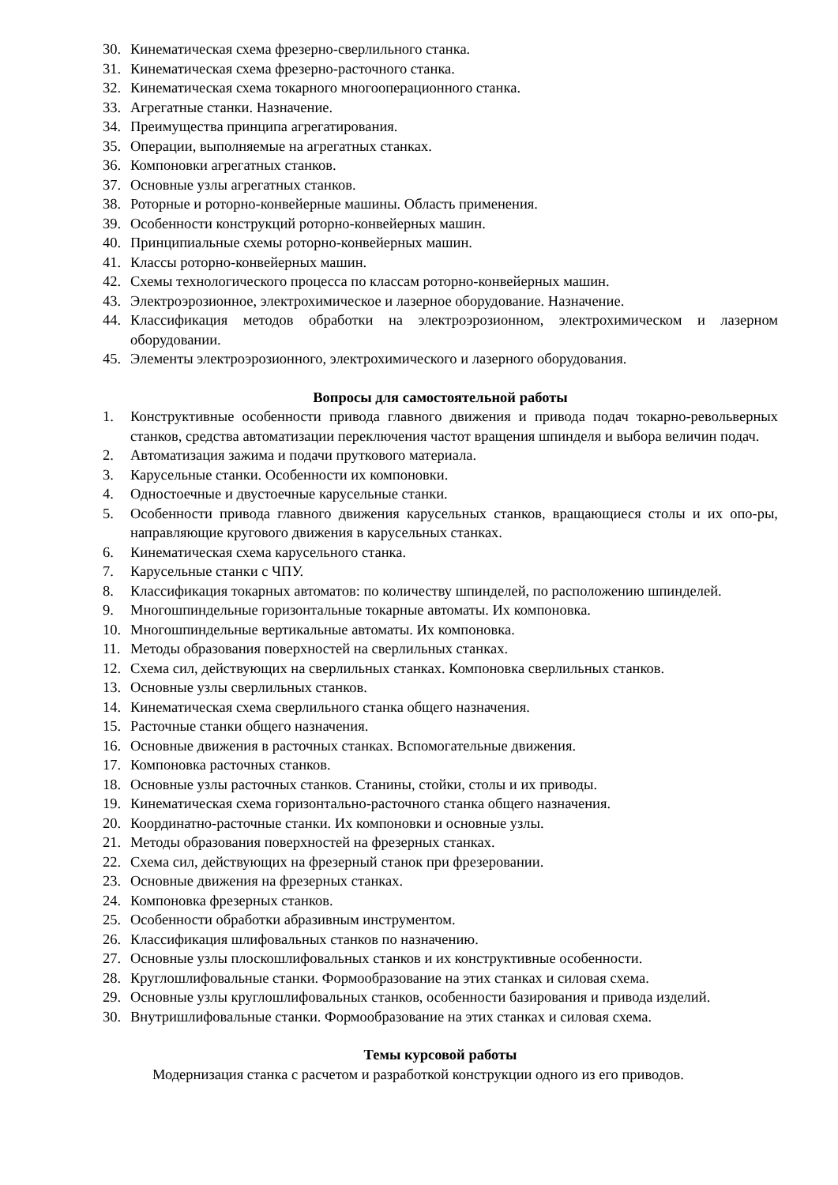30. Кинематическая схема фрезерно-сверлильного станка.
31. Кинематическая схема фрезерно-расточного станка.
32. Кинематическая схема токарного многооперационного станка.
33. Агрегатные станки. Назначение.
34. Преимущества принципа агрегатирования.
35. Операции, выполняемые на агрегатных станках.
36. Компоновки агрегатных станков.
37. Основные узлы агрегатных станков.
38. Роторные и роторно-конвейерные машины. Область применения.
39. Особенности конструкций роторно-конвейерных машин.
40. Принципиальные схемы роторно-конвейерных машин.
41. Классы роторно-конвейерных машин.
42. Схемы технологического процесса по классам роторно-конвейерных машин.
43. Электроэрозионное, электрохимическое и лазерное оборудование. Назначение.
44. Классификация методов обработки на электроэрозионном, электрохимическом и лазерном оборудовании.
45. Элементы электроэрозионного, электрохимического и лазерного оборудования.
Вопросы для самостоятельной работы
1. Конструктивные особенности привода главного движения и привода подач токарно-револьверных станков, средства автоматизации переключения частот вращения шпинделя и выбора величин подач.
2. Автоматизация зажима и подачи пруткового материала.
3. Карусельные станки. Особенности их компоновки.
4. Одностоечные и двустоечные карусельные станки.
5. Особенности привода главного движения карусельных станков, вращающиеся столы и их опо-ры, направляющие кругового движения в карусельных станках.
6. Кинематическая схема карусельного станка.
7. Карусельные станки с ЧПУ.
8. Классификация токарных автоматов: по количеству шпинделей, по расположению шпинделей.
9. Многошпиндельные горизонтальные токарные автоматы. Их компоновка.
10. Многошпиндельные вертикальные автоматы. Их компоновка.
11. Методы образования поверхностей на сверлильных станках.
12. Схема сил, действующих на сверлильных станках. Компоновка сверлильных станков.
13. Основные узлы сверлильных станков.
14. Кинематическая схема сверлильного станка общего назначения.
15. Расточные станки общего назначения.
16. Основные движения в расточных станках. Вспомогательные движения.
17. Компоновка расточных станков.
18. Основные узлы расточных станков. Станины, стойки, столы и их приводы.
19. Кинематическая схема горизонтально-расточного станка общего назначения.
20. Координатно-расточные станки. Их компоновки и основные узлы.
21. Методы образования поверхностей на фрезерных станках.
22. Схема сил, действующих на фрезерный станок при фрезеровании.
23. Основные движения на фрезерных станках.
24. Компоновка фрезерных станков.
25. Особенности обработки абразивным инструментом.
26. Классификация шлифовальных станков по назначению.
27. Основные узлы плоскошлифовальных станков и их конструктивные особенности.
28. Круглошлифовальные станки. Формообразование на этих станках и силовая схема.
29. Основные узлы круглошлифовальных станков, особенности базирования и привода изделий.
30. Внутришлифовальные станки. Формообразование на этих станках и силовая схема.
Темы курсовой работы
Модернизация станка с расчетом и разработкой конструкции одного из его приводов.